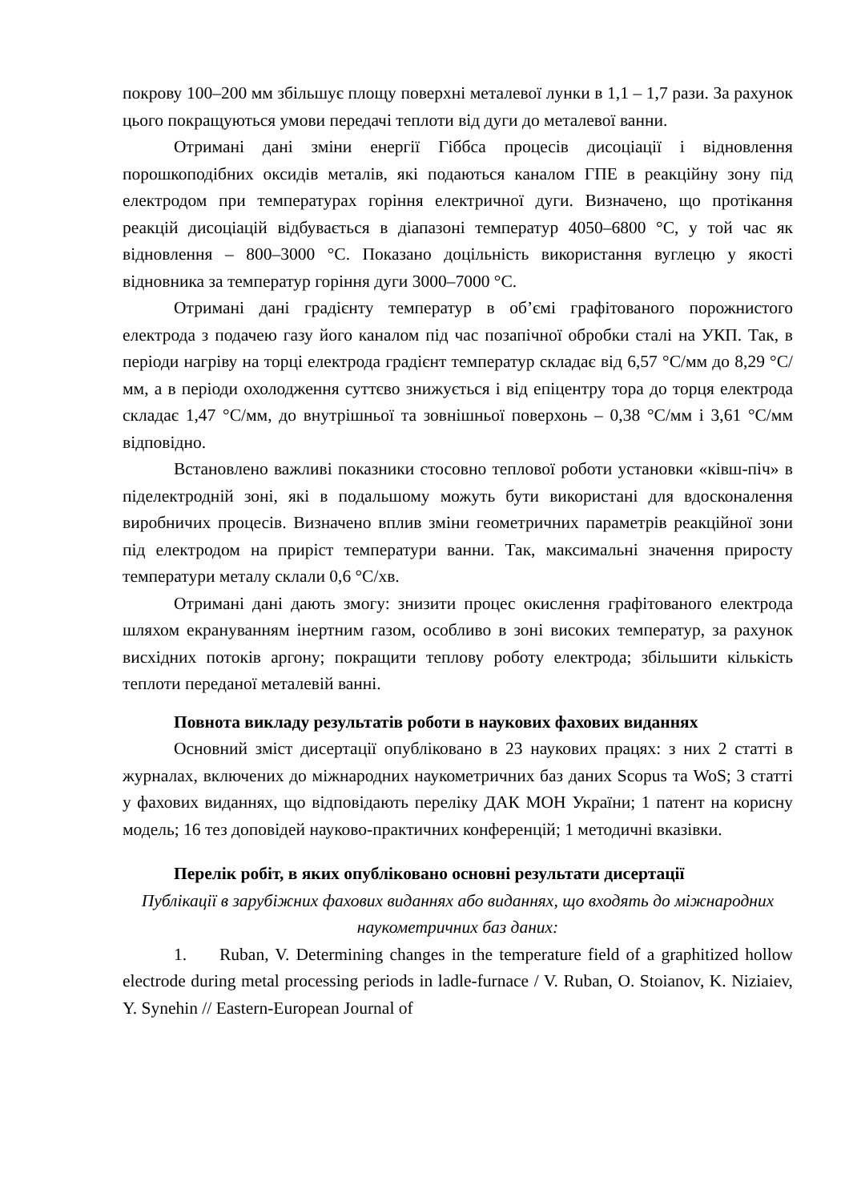покрову 100–200 мм збільшує площу поверхні металевої лунки в 1,1 – 1,7 рази. За рахунок цього покращуються умови передачі теплоти від дуги до металевої ванни.
Отримані дані зміни енергії Гіббса процесів дисоціації і відновлення порошкоподібних оксидів металів, які подаються каналом ГПЕ в реакційну зону під електродом при температурах горіння електричної дуги. Визначено, що протікання реакцій дисоціацій відбувається в діапазоні температур 4050–6800 °С, у той час як відновлення – 800–3000 °С. Показано доцільність використання вуглецю у якості відновника за температур горіння дуги 3000–7000 °С.
Отримані дані градієнту температур в об’ємі графітованого порожнистого електрода з подачею газу його каналом під час позапічної обробки сталі на УКП. Так, в періоди нагріву на торці електрода градієнт температур складає від 6,57 °С/мм до 8,29 °С/мм, а в періоди охолодження суттєво знижується і від епіцентру тора до торця електрода складає 1,47 °С/мм, до внутрішньої та зовнішньої поверхонь – 0,38 °С/мм і 3,61 °С/мм відповідно.
Встановлено важливі показники стосовно теплової роботи установки «ківш-піч» в піделектродній зоні, які в подальшому можуть бути використані для вдосконалення виробничих процесів. Визначено вплив зміни геометричних параметрів реакційної зони під електродом на приріст температури ванни. Так, максимальні значення приросту температури металу склали 0,6 °С/хв.
Отримані дані дають змогу: знизити процес окислення графітованого електрода шляхом екрануванням інертним газом, особливо в зоні високих температур, за рахунок висхідних потоків аргону; покращити теплову роботу електрода; збільшити кількість теплоти переданої металевій ванні.
Повнота викладу результатів роботи в наукових фахових виданнях
Основний зміст дисертації опубліковано в 23 наукових працях: з них 2 статті в журналах, включених до міжнародних наукометричних баз даних Scopus та WoS; 3 статті у фахових виданнях, що відповідають переліку ДАК МОН України; 1 патент на корисну модель; 16 тез доповідей науково-практичних конференцій; 1 методичні вказівки.
Перелік робіт, в яких опубліковано основні результати дисертації
Публікації в зарубіжних фахових виданнях або виданнях, що входять до міжнародних наукометричних баз даних:
1. Ruban, V. Determining changes in the temperature field of a graphitized hollow electrode during metal processing periods in ladle-furnace / V. Ruban, O. Stoianov, K. Niziaiev, Y. Synehin // Eastern-European Journal of